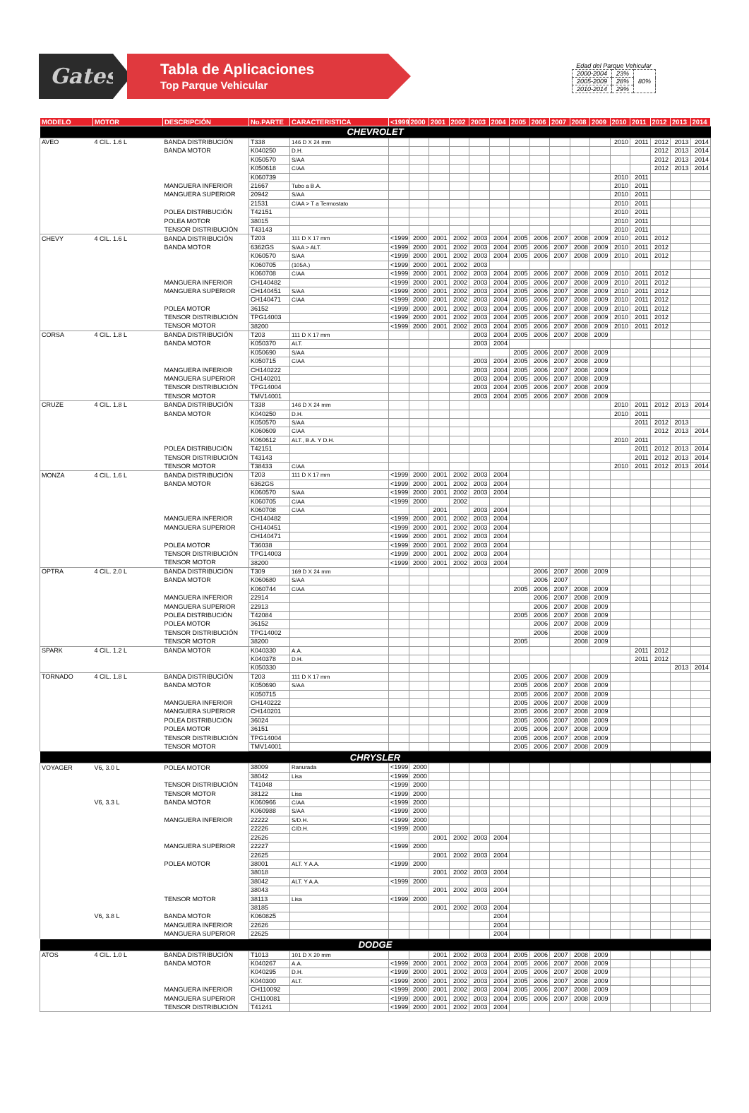Gates
Tabla de Aplicaciones
Top Parque Vehicular
Edad del Parque Vehicular
| 2000-2004 | 23% | 80% |
| 2005-2009 | 28% | |
| 2010-2014 | 29% | |
| MODELO | MOTOR | DESCRIPCIÓN | No.PARTE | CARACTERISTICA | <1999 | 2000 | 2001 | 2002 | 2003 | 2004 | 2005 | 2006 | 2007 | 2008 | 2009 | 2010 | 2011 | 2012 | 2013 | 2014 |
| --- | --- | --- | --- | --- | --- | --- | --- | --- | --- | --- | --- | --- | --- | --- | --- | --- | --- | --- | --- | --- |
| CHEVROLET | | | | | | | | | | | | | | | | | | | | |
| AVEO | 4 CIL. 1.6 L | BANDA DISTRIBUCIÓN | T338 | 146 D X 24 mm | | | | | | | | | | | | 2010 | 2011 | 2012 | 2013 | 2014 |
| | | BANDA MOTOR | K040250 | D.H. | | | | | | | | | | | | | | 2012 | 2013 | 2014 |
| | | | K050570 | S/AA | | | | | | | | | | | | | | 2012 | 2013 | 2014 |
| | | | K050618 | C/AA | | | | | | | | | | | | | | 2012 | 2013 | 2014 |
| | | | K060739 | | | | | | | | | | | | | 2010 | 2011 | | | |
| | | MANGUERA INFERIOR | 21667 | Tubo a B.A. | | | | | | | | | | | | 2010 | 2011 | | | |
| | | MANGUERA SUPERIOR | 20942 | S/AA | | | | | | | | | | | | 2010 | 2011 | | | |
| | | | 21531 | C/AA > T a Termostato | | | | | | | | | | | | 2010 | 2011 | | | |
| | | POLEA DISTRIBUCIÓN | T42151 | | | | | | | | | | | | | 2010 | 2011 | | | |
| | | POLEA MOTOR | 38015 | | | | | | | | | | | | | 2010 | 2011 | | | |
| | | TENSOR DISTRIBUCIÓN | T43143 | | | | | | | | | | | | | 2010 | 2011 | | | |
| CHEVY | 4 CIL. 1.6 L | BANDA DISTRIBUCIÓN | T203 | 111 D X 17 mm | <1999 | 2000 | 2001 | 2002 | 2003 | 2004 | 2005 | 2006 | 2007 | 2008 | 2009 | 2010 | 2011 | 2012 | | |
| | | BANDA MOTOR | 6362GS | S/AA > ALT. | <1999 | 2000 | 2001 | 2002 | 2003 | 2004 | 2005 | 2006 | 2007 | 2008 | 2009 | 2010 | 2011 | 2012 | | |
| | | | K060570 | S/AA | <1999 | 2000 | 2001 | 2002 | 2003 | 2004 | 2005 | 2006 | 2007 | 2008 | 2009 | 2010 | 2011 | 2012 | | |
| | | | K060705 | (105A.) | <1999 | 2000 | 2001 | 2002 | 2003 | | | | | | | | | | | |
| | | | K060708 | C/AA | <1999 | 2000 | 2001 | 2002 | 2003 | 2004 | 2005 | 2006 | 2007 | 2008 | 2009 | 2010 | 2011 | 2012 | | |
| | | MANGUERA INFERIOR | CH140482 | | <1999 | 2000 | 2001 | 2002 | 2003 | 2004 | 2005 | 2006 | 2007 | 2008 | 2009 | 2010 | 2011 | 2012 | | |
| | | MANGUERA SUPERIOR | CH140451 | S/AA | <1999 | 2000 | 2001 | 2002 | 2003 | 2004 | 2005 | 2006 | 2007 | 2008 | 2009 | 2010 | 2011 | 2012 | | |
| | | | CH140471 | C/AA | <1999 | 2000 | 2001 | 2002 | 2003 | 2004 | 2005 | 2006 | 2007 | 2008 | 2009 | 2010 | 2011 | 2012 | | |
| | | POLEA MOTOR | 36152 | | <1999 | 2000 | 2001 | 2002 | 2003 | 2004 | 2005 | 2006 | 2007 | 2008 | 2009 | 2010 | 2011 | 2012 | | |
| | | TENSOR DISTRIBUCIÓN | TPG14003 | | <1999 | 2000 | 2001 | 2002 | 2003 | 2004 | 2005 | 2006 | 2007 | 2008 | 2009 | 2010 | 2011 | 2012 | | |
| | | TENSOR MOTOR | 38200 | | <1999 | 2000 | 2001 | 2002 | 2003 | 2004 | 2005 | 2006 | 2007 | 2008 | 2009 | 2010 | 2011 | 2012 | | |
| CORSA | 4 CIL. 1.8 L | BANDA DISTRIBUCIÓN | T203 | 111 D X 17 mm | | | | | 2003 | 2004 | 2005 | 2006 | 2007 | 2008 | 2009 | | | | | |
| | | BANDA MOTOR | K050370 | ALT. | | | | | 2003 | 2004 | | | | | | | | | | |
| | | | K050690 | S/AA | | | | | | | 2005 | 2006 | 2007 | 2008 | 2009 | | | | | |
| | | | K050715 | C/AA | | | | | 2003 | 2004 | 2005 | 2006 | 2007 | 2008 | 2009 | | | | | |
| | | MANGUERA INFERIOR | CH140222 | | | | | | 2003 | 2004 | 2005 | 2006 | 2007 | 2008 | 2009 | | | | | |
| | | MANGUERA SUPERIOR | CH140201 | | | | | | 2003 | 2004 | 2005 | 2006 | 2007 | 2008 | 2009 | | | | | |
| | | TENSOR DISTRIBUCIÓN | TPG14004 | | | | | | 2003 | 2004 | 2005 | 2006 | 2007 | 2008 | 2009 | | | | | |
| | | TENSOR MOTOR | TMV14001 | | | | | | 2003 | 2004 | 2005 | 2006 | 2007 | 2008 | 2009 | | | | | |
| CRUZE | 4 CIL. 1.8 L | BANDA DISTRIBUCIÓN | T338 | 146 D X 24 mm | | | | | | | | | | | | 2010 | 2011 | 2012 | 2013 | 2014 |
| | | BANDA MOTOR | K040250 | D.H. | | | | | | | | | | | | 2010 | 2011 | | | |
| | | | K050570 | S/AA | | | | | | | | | | | | | 2011 | 2012 | 2013 | |
| | | | K060609 | C/AA | | | | | | | | | | | | | | 2012 | 2013 | 2014 |
| | | | K060612 | ALT., B.A. Y D.H. | | | | | | | | | | | | 2010 | 2011 | | | |
| | | POLEA DISTRIBUCIÓN | T42151 | | | | | | | | | | | | | | 2011 | 2012 | 2013 | 2014 |
| | | TENSOR DISTRIBUCIÓN | T43143 | | | | | | | | | | | | | | 2011 | 2012 | 2013 | 2014 |
| | | TENSOR MOTOR | T38433 | C/AA | | | | | | | | | | | | 2010 | 2011 | 2012 | 2013 | 2014 |
| MONZA | 4 CIL. 1.6 L | BANDA DISTRIBUCIÓN | T203 | 111 D X 17 mm | <1999 | 2000 | 2001 | 2002 | 2003 | 2004 | | | | | | | | | | |
| | | BANDA MOTOR | 6362GS | | <1999 | 2000 | 2001 | 2002 | 2003 | 2004 | | | | | | | | | | |
| | | | K060570 | S/AA | <1999 | 2000 | 2001 | 2002 | 2003 | 2004 | | | | | | | | | | |
| | | | K060705 | C/AA | <1999 | 2000 | | 2002 | | | | | | | | | | | | |
| | | | K060708 | C/AA | | | 2001 | | 2003 | 2004 | | | | | | | | | | |
| | | MANGUERA INFERIOR | CH140482 | | <1999 | 2000 | 2001 | 2002 | 2003 | 2004 | | | | | | | | | | |
| | | MANGUERA SUPERIOR | CH140451 | | <1999 | 2000 | 2001 | 2002 | 2003 | 2004 | | | | | | | | | | |
| | | | CH140471 | | <1999 | 2000 | 2001 | 2002 | 2003 | 2004 | | | | | | | | | | |
| | | POLEA MOTOR | T36038 | | <1999 | 2000 | 2001 | 2002 | 2003 | 2004 | | | | | | | | | | |
| | | TENSOR DISTRIBUCIÓN | TPG14003 | | <1999 | 2000 | 2001 | 2002 | 2003 | 2004 | | | | | | | | | | |
| | | TENSOR MOTOR | 38200 | | <1999 | 2000 | 2001 | 2002 | 2003 | 2004 | | | | | | | | | | |
| OPTRA | 4 CIL. 2.0 L | BANDA DISTRIBUCIÓN | T309 | 169 D X 24 mm | | | | | | | | 2006 | 2007 | 2008 | 2009 | | | | | |
| | | BANDA MOTOR | K060680 | S/AA | | | | | | | | 2006 | 2007 | | | | | | | |
| | | | K060744 | C/AA | | | | | | | 2005 | 2006 | 2007 | 2008 | 2009 | | | | | |
| | | MANGUERA INFERIOR | 22914 | | | | | | | | | 2006 | 2007 | 2008 | 2009 | | | | | |
| | | MANGUERA SUPERIOR | 22913 | | | | | | | | | 2006 | 2007 | 2008 | 2009 | | | | | |
| | | POLEA DISTRIBUCIÓN | T42084 | | | | | | | | 2005 | 2006 | 2007 | 2008 | 2009 | | | | | |
| | | POLEA MOTOR | 36152 | | | | | | | | | 2006 | 2007 | 2008 | 2009 | | | | | |
| | | TENSOR DISTRIBUCIÓN | TPG14002 | | | | | | | | | 2006 | | 2008 | 2009 | | | | | |
| | | TENSOR MOTOR | 38200 | | | | | | | | 2005 | | | 2008 | 2009 | | | | | |
| SPARK | 4 CIL. 1.2 L | BANDA MOTOR | K040330 | A.A. | | | | | | | | | | | | | 2011 | 2012 | | |
| | | | K040378 | D.H. | | | | | | | | | | | | | 2011 | 2012 | | |
| | | | K050330 | | | | | | | | | | | | | | | | 2013 | 2014 |
| TORNADO | 4 CIL. 1.8 L | BANDA DISTRIBUCIÓN | T203 | 111 D X 17 mm | | | | | | | 2005 | 2006 | 2007 | 2008 | 2009 | | | | | |
| | | BANDA MOTOR | K050690 | S/AA | | | | | | | 2005 | 2006 | 2007 | 2008 | 2009 | | | | | |
| | | | K050715 | | | | | | | | 2005 | 2006 | 2007 | 2008 | 2009 | | | | | |
| | | MANGUERA INFERIOR | CH140222 | | | | | | | | 2005 | 2006 | 2007 | 2008 | 2009 | | | | | |
| | | MANGUERA SUPERIOR | CH140201 | | | | | | | | 2005 | 2006 | 2007 | 2008 | 2009 | | | | | |
| | | POLEA DISTRIBUCIÓN | 36024 | | | | | | | | 2005 | 2006 | 2007 | 2008 | 2009 | | | | | |
| | | POLEA MOTOR | 36151 | | | | | | | | 2005 | 2006 | 2007 | 2008 | 2009 | | | | | |
| | | TENSOR DISTRIBUCIÓN | TPG14004 | | | | | | | | 2005 | 2006 | 2007 | 2008 | 2009 | | | | | |
| | | TENSOR MOTOR | TMV14001 | | | | | | | | 2005 | 2006 | 2007 | 2008 | 2009 | | | | | |
| CHRYSLER | | | | | | | | | | | | | | | | | | | | |
| VOYAGER | V6, 3.0 L | POLEA MOTOR | 38009 | Ranurada | <1999 | 2000 | | | | | | | | | | | | | | |
| | | | 38042 | Lisa | <1999 | 2000 | | | | | | | | | | | | | | |
| | | TENSOR DISTRIBUCIÓN | T41048 | | <1999 | 2000 | | | | | | | | | | | | | | |
| | | TENSOR MOTOR | 38122 | Lisa | <1999 | 2000 | | | | | | | | | | | | | | |
| | V6, 3.3 L | BANDA MOTOR | K060966 | C/AA | <1999 | 2000 | | | | | | | | | | | | | | |
| | | | K060988 | S/AA | <1999 | 2000 | | | | | | | | | | | | | | |
| | | MANGUERA INFERIOR | 22222 | S/D.H. | <1999 | 2000 | | | | | | | | | | | | | | |
| | | | 22226 | C/D.H. | <1999 | 2000 | | | | | | | | | | | | | | |
| | | | 22626 | | | | 2001 | 2002 | 2003 | 2004 | | | | | | | | | | |
| | | MANGUERA SUPERIOR | 22227 | | <1999 | 2000 | | | | | | | | | | | | | | |
| | | | 22625 | | | | 2001 | 2002 | 2003 | 2004 | | | | | | | | | | |
| | | POLEA MOTOR | 38001 | ALT. Y A.A. | <1999 | 2000 | | | | | | | | | | | | | | |
| | | | 38018 | | | | 2001 | 2002 | 2003 | 2004 | | | | | | | | | | |
| | | | 38042 | ALT. Y A.A. | <1999 | 2000 | | | | | | | | | | | | | | |
| | | | 38043 | | | | 2001 | 2002 | 2003 | 2004 | | | | | | | | | | |
| | | TENSOR MOTOR | 38113 | Lisa | <1999 | 2000 | | | | | | | | | | | | | | |
| | | | 38185 | | | | 2001 | 2002 | 2003 | 2004 | | | | | | | | | | |
| | V6, 3.8 L | BANDA MOTOR | K060825 | | | | | | | 2004 | | | | | | | | | | |
| | | MANGUERA INFERIOR | 22626 | | | | | | | 2004 | | | | | | | | | | |
| | | MANGUERA SUPERIOR | 22625 | | | | | | | 2004 | | | | | | | | | | |
| DODGE | | | | | | | | | | | | | | | | | | | | |
| ATOS | 4 CIL. 1.0 L | BANDA DISTRIBUCIÓN | T1013 | 101 D X 20 mm | | | 2001 | 2002 | 2003 | 2004 | 2005 | 2006 | 2007 | 2008 | 2009 | | | | | |
| | | BANDA MOTOR | K040267 | A.A. | <1999 | 2000 | 2001 | 2002 | 2003 | 2004 | 2005 | 2006 | 2007 | 2008 | 2009 | | | | | |
| | | | K040295 | D.H. | <1999 | 2000 | 2001 | 2002 | 2003 | 2004 | 2005 | 2006 | 2007 | 2008 | 2009 | | | | | |
| | | | K040300 | ALT. | <1999 | 2000 | 2001 | 2002 | 2003 | 2004 | 2005 | 2006 | 2007 | 2008 | 2009 | | | | | |
| | | MANGUERA INFERIOR | CH110092 | | <1999 | 2000 | 2001 | 2002 | 2003 | 2004 | 2005 | 2006 | 2007 | 2008 | 2009 | | | | | |
| | | MANGUERA SUPERIOR | CH110081 | | <1999 | 2000 | 2001 | 2002 | 2003 | 2004 | 2005 | 2006 | 2007 | 2008 | 2009 | | | | | |
| | | TENSOR DISTRIBUCIÓN | T41241 | | <1999 | 2000 | 2001 | 2002 | 2003 | 2004 | | | | | | | | | | |